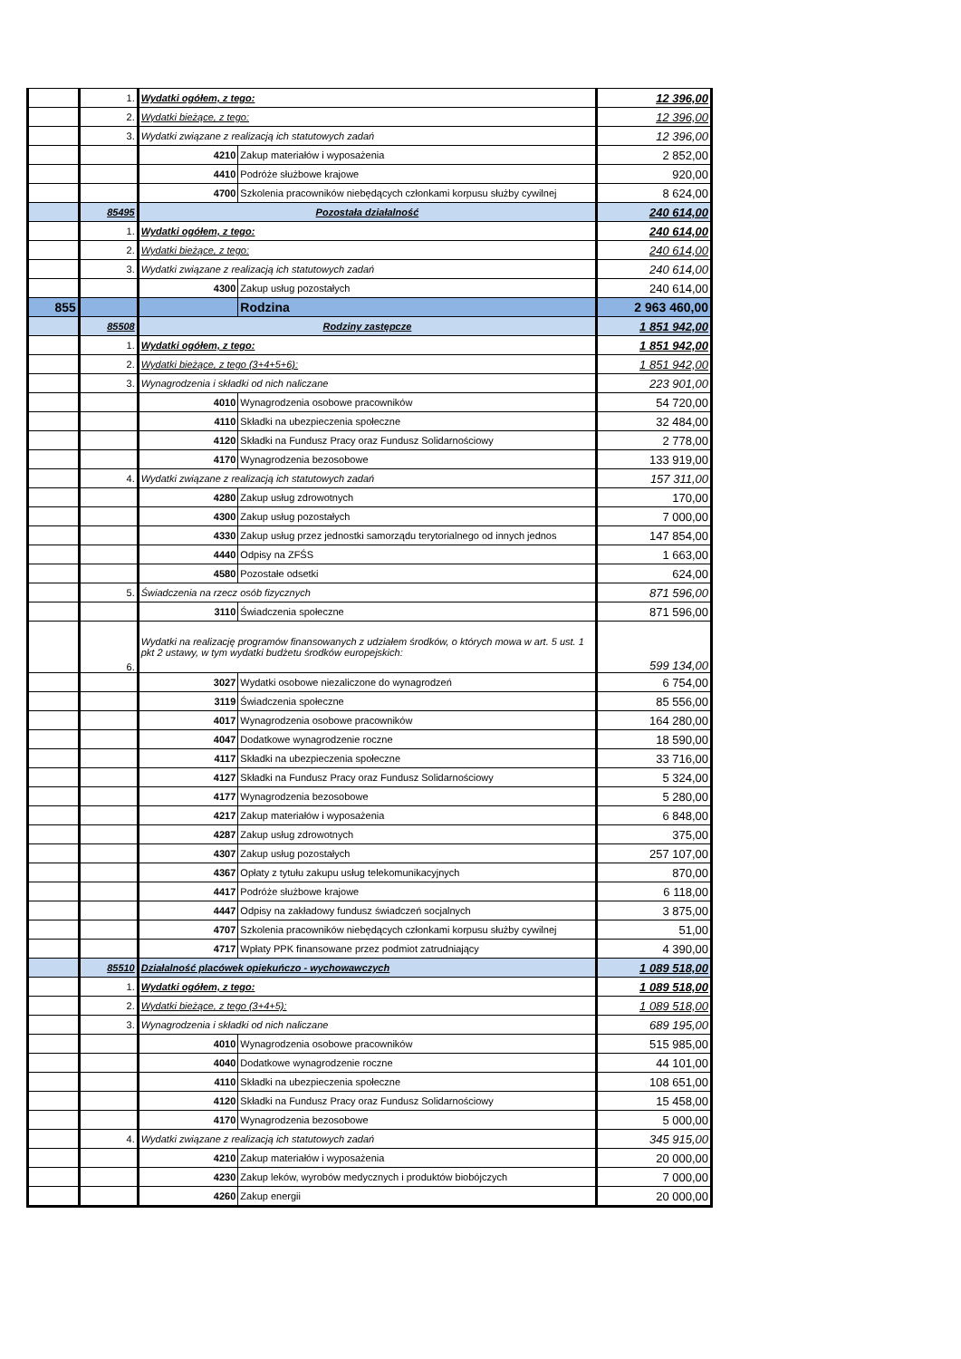| | 1. | Wydatki ogółem, z tego: | | 12 396,00 |
| | 2. | Wydatki bieżące, z tego: | | 12 396,00 |
| | 3. | Wydatki związane z realizacją ich statutowych zadań | | 12 396,00 |
| | | 4210 | Zakup materiałów i wyposażenia | 2 852,00 |
| | | 4410 | Podróże służbowe krajowe | 920,00 |
| | | 4700 | Szkolenia pracowników niebędących członkami korpusu służby cywilnej | 8 624,00 |
| | 85495 | Pozostała działalność | | 240 614,00 |
| | 1. | Wydatki ogółem, z tego: | | 240 614,00 |
| | 2. | Wydatki bieżące, z tego: | | 240 614,00 |
| | 3. | Wydatki związane z realizacją ich statutowych zadań | | 240 614,00 |
| | | 4300 | Zakup usług pozostałych | 240 614,00 |
| 855 | | | Rodzina | 2 963 460,00 |
| | 85508 | Rodziny zastępcze | | 1 851 942,00 |
| | 1. | Wydatki ogółem, z tego: | | 1 851 942,00 |
| | 2. | Wydatki bieżące, z tego (3+4+5+6): | | 1 851 942,00 |
| | 3. | Wynagrodzenia i składki od nich naliczane | | 223 901,00 |
| | | 4010 | Wynagrodzenia osobowe pracowników | 54 720,00 |
| | | 4110 | Składki na ubezpieczenia społeczne | 32 484,00 |
| | | 4120 | Składki na Fundusz Pracy oraz Fundusz Solidarnościowy | 2 778,00 |
| | | 4170 | Wynagrodzenia bezosobowe | 133 919,00 |
| | 4. | Wydatki związane z realizacją ich statutowych zadań | | 157 311,00 |
| | | 4280 | Zakup usług zdrowotnych | 170,00 |
| | | 4300 | Zakup usług pozostałych | 7 000,00 |
| | | 4330 | Zakup usług przez jednostki samorządu terytorialnego od innych jednos | 147 854,00 |
| | | 4440 | Odpisy na ZFŚS | 1 663,00 |
| | | 4580 | Pozostałe odsetki | 624,00 |
| | 5. | Świadczenia na rzecz osób fizycznych | | 871 596,00 |
| | | 3110 | Świadczenia społeczne | 871 596,00 |
| | 6. | Wydatki na realizację programów finansowanych z udziałem środków, o których mowa w art. 5 ust. 1 pkt 2 ustawy, w tym wydatki budżetu środków europejskich: | | 599 134,00 |
| | | 3027 | Wydatki osobowe niezaliczone do wynagrodzeń | 6 754,00 |
| | | 3119 | Świadczenia społeczne | 85 556,00 |
| | | 4017 | Wynagrodzenia osobowe pracowników | 164 280,00 |
| | | 4047 | Dodatkowe wynagrodzenie roczne | 18 590,00 |
| | | 4117 | Składki na ubezpieczenia społeczne | 33 716,00 |
| | | 4127 | Składki na Fundusz Pracy oraz Fundusz Solidarnościowy | 5 324,00 |
| | | 4177 | Wynagrodzenia bezosobowe | 5 280,00 |
| | | 4217 | Zakup materiałów i wyposażenia | 6 848,00 |
| | | 4287 | Zakup usług zdrowotnych | 375,00 |
| | | 4307 | Zakup usług pozostałych | 257 107,00 |
| | | 4367 | Opłaty z tytułu zakupu usług telekomunikacyjnych | 870,00 |
| | | 4417 | Podróże służbowe krajowe | 6 118,00 |
| | | 4447 | Odpisy na zakładowy fundusz świadczeń socjalnych | 3 875,00 |
| | | 4707 | Szkolenia pracowników niebędących członkami korpusu służby cywilnej | 51,00 |
| | | 4717 | Wpłaty PPK finansowane przez podmiot zatrudniający | 4 390,00 |
| | 85510 | Działalność placówek opiekuńczo - wychowawczych | | 1 089 518,00 |
| | 1. | Wydatki ogółem, z tego: | | 1 089 518,00 |
| | 2. | Wydatki bieżące, z tego (3+4+5): | | 1 089 518,00 |
| | 3. | Wynagrodzenia i składki od nich naliczane | | 689 195,00 |
| | | 4010 | Wynagrodzenia osobowe pracowników | 515 985,00 |
| | | 4040 | Dodatkowe wynagrodzenie roczne | 44 101,00 |
| | | 4110 | Składki na ubezpieczenia społeczne | 108 651,00 |
| | | 4120 | Składki na Fundusz Pracy oraz Fundusz Solidarnościowy | 15 458,00 |
| | | 4170 | Wynagrodzenia bezosobowe | 5 000,00 |
| | 4. | Wydatki związane z realizacją ich statutowych zadań | | 345 915,00 |
| | | 4210 | Zakup materiałów i wyposażenia | 20 000,00 |
| | | 4230 | Zakup leków, wyrobów medycznych i produktów biobójczych | 7 000,00 |
| | | 4260 | Zakup energii | 20 000,00 |